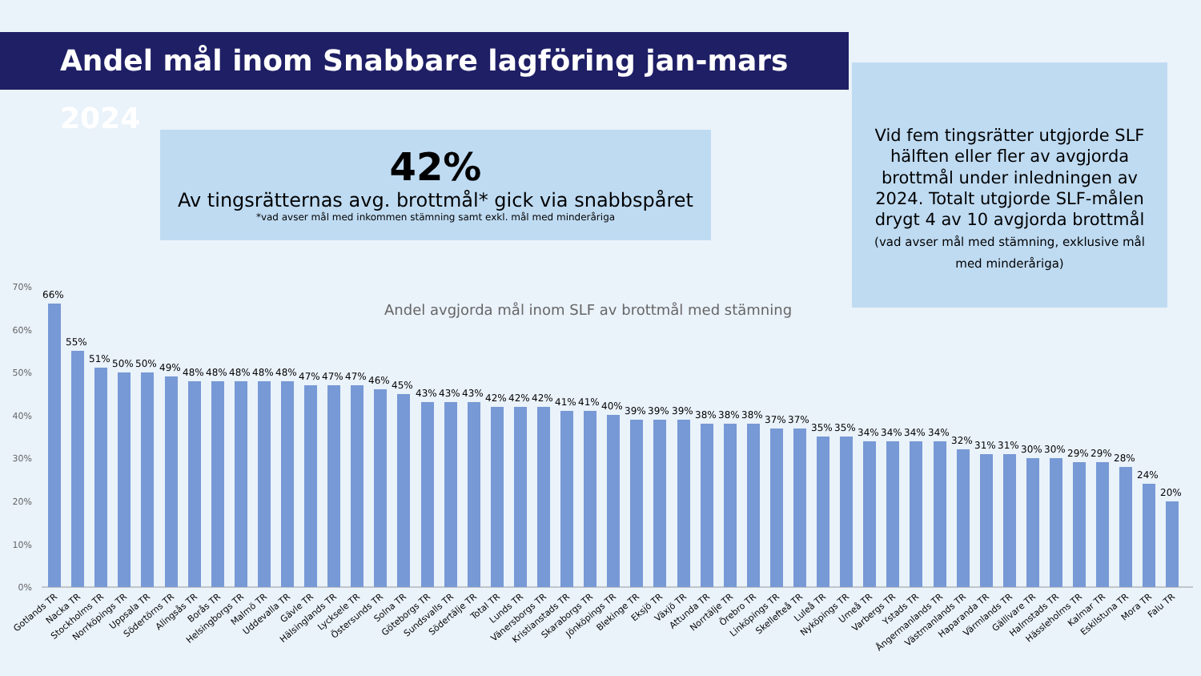Andel mål inom Snabbare lagföring jan-mars 2024
42%
Av tingsrätternas avg. brottmål* gick via snabbspåret
*vad avser mål med inkommen stämning samt exkl. mål med minderåriga
Vid fem tingsrätter utgjorde SLF hälften eller fler av avgjorda brottmål under inledningen av 2024. Totalt utgjorde SLF-målen drygt 4 av 10 avgjorda brottmål (vad avser mål med stämning, exklusive mål med minderåriga)
Andel avgjorda mål inom SLF av brottmål med stämning
70%
60%
50%
40%
30%
20%
10%
0%
66%
55%
51%
50%
50%
49%
48%
48%
48%
48%
48%
47%
47%
47%
46%
45%
43%
43%
43%
42%
42%
42%
41%
41%
40%
39%
39%
39%
38%
38%
38%
37%
37%
35%
35%
34%
34%
34%
34%
32%
31%
31%
30%
30%
29%
29%
28%
24%
20%
Gotlands TR
Nacka TR
Stockholms TR
Norrköpings TR
Uppsala TR
Södertörns TR
Alingsås TR
Borås TR
Helsingborgs TR
Malmö TR
Uddevalla TR
Gävle TR
Hälsinglands TR
Lycksele TR
Östersunds TR
Solna TR
Göteborgs TR
Sundsvalls TR
Södertälje TR
Total TR
Lunds TR
Vänersborgs TR
Kristianstads TR
Skaraborgs TR
Jönköpings TR
Blekinge TR
Eksjö TR
Växjö TR
Attunda TR
Norrtälje TR
Örebro TR
Linköpings TR
Skellefteå TR
Luleå TR
Nyköpings TR
Umeå TR
Varbergs TR
Ystads TR
Ångermanlands TR
Västmanlands TR
Haparanda TR
Värmlands TR
Gällivare TR
Halmstads TR
Hässleholms TR
Kalmar TR
Eskilstuna TR
Mora TR
Falu TR